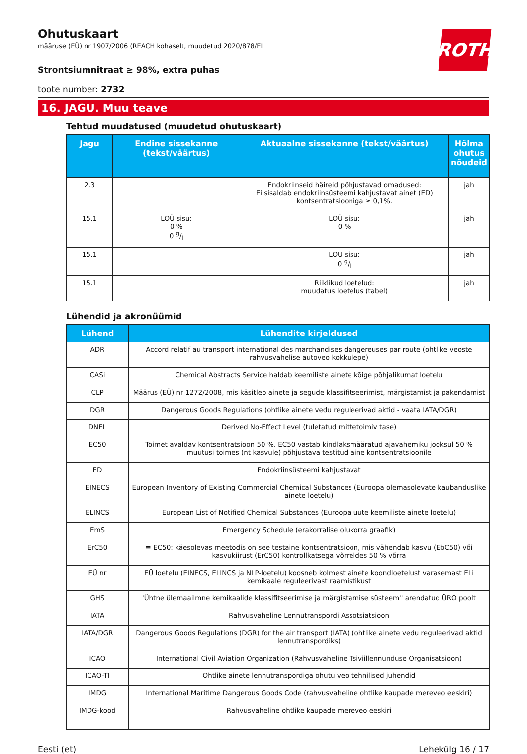ROTH
Ohutuskaart
määruse (EÜ) nr 1907/2006 (REACH kohaselt, muudetud 2020/878/EL
Strontsiumnitraat ≥ 98%, extra puhas
toote number: 2732
16. JAGU. Muu teave
Tehtud muudatused (muudetud ohutuskaart)
| Jagu | Endine sissekanne (tekst/väärtus) | Aktuaalne sissekanne (tekst/väärtus) | Hõlma ohutus nõudeid |
| --- | --- | --- | --- |
| 2.3 | | Endokriinseid häireid põhjustavad omadused: Ei sisaldab endokriinsüsteemi kahjustavat ainet (ED) kontsentratsiooniga ≥ 0,1%. | jah |
| 15.1 | LOÜ sisu: 0 % 0 g/l | LOÜ sisu: 0 % | jah |
| 15.1 | | LOÜ sisu: 0 g/l | jah |
| 15.1 | | Riiklikud loetelud: muudatus loetelus (tabel) | jah |
Lühendid ja akronüümid
| Lühend | Lühendite kirjeldused |
| --- | --- |
| ADR | Accord relatif au transport international des marchandises dangereuses par route (ohtlike veoste rahvusvahelise autoveo kokkulepe) |
| CASi | Chemical Abstracts Service haldab keemiliste ainete kõige põhjalikumat loetelu |
| CLP | Määrus (EÜ) nr 1272/2008, mis käsitleb ainete ja segude klassifitseerimist, märgistamist ja pakendamist |
| DGR | Dangerous Goods Regulations (ohtlike ainete vedu reguleerivad aktid - vaata IATA/DGR) |
| DNEL | Derived No-Effect Level (tuletatud mittetoimiv tase) |
| EC50 | Toimet avaldav kontsentratsioon 50 %. EC50 vastab kindlaksmääratud ajavahemiku jooksul 50 % muutusi toimes (nt kasvule) põhjustava testitud aine kontsentratsioonile |
| ED | Endokriinsüsteemi kahjustavat |
| EINECS | European Inventory of Existing Commercial Chemical Substances (Euroopa olemasolevate kaubanduslike ainete loetelu) |
| ELINCS | European List of Notified Chemical Substances (Euroopa uute keemiliste ainete loetelu) |
| EmS | Emergency Schedule (erakorralise olukorra graafik) |
| ErC50 | ≡ EC50: käesolevas meetodis on see testaine kontsentratsioon, mis vähendab kasvu (EbC50) või kasvukiirust (ErC50) kontrollkatsega võrreldes 50 % võrra |
| EÜ nr | EÜ loetelu (EINECS, ELINCS ja NLP-loetelu) koosneb kolmest ainete koondloetelust varasemast ELi kemikaale reguleerivast raamistikust |
| GHS | 'Ühtne ülemaailmne kemikaalide klassifitseerimise ja märgistamise süsteem'' arendatud ÜRO poolt |
| IATA | Rahvusvaheline Lennutranspordi Assotsiatsioon |
| IATA/DGR | Dangerous Goods Regulations (DGR) for the air transport (IATA) (ohtlike ainete vedu reguleerivad aktid lennutranspordiks) |
| ICAO | International Civil Aviation Organization (Rahvusvaheline Tsiviillennunduse Organisatsioon) |
| ICAO-TI | Ohtlike ainete lennutranspordiga ohutu veo tehnilised juhendid |
| IMDG | International Maritime Dangerous Goods Code (rahvusvaheline ohtlike kaupade mereveo eeskiri) |
| IMDG-kood | Rahvusvaheline ohtlike kaupade mereveo eeskiri |
Eesti (et) Lehekülg 16 / 17